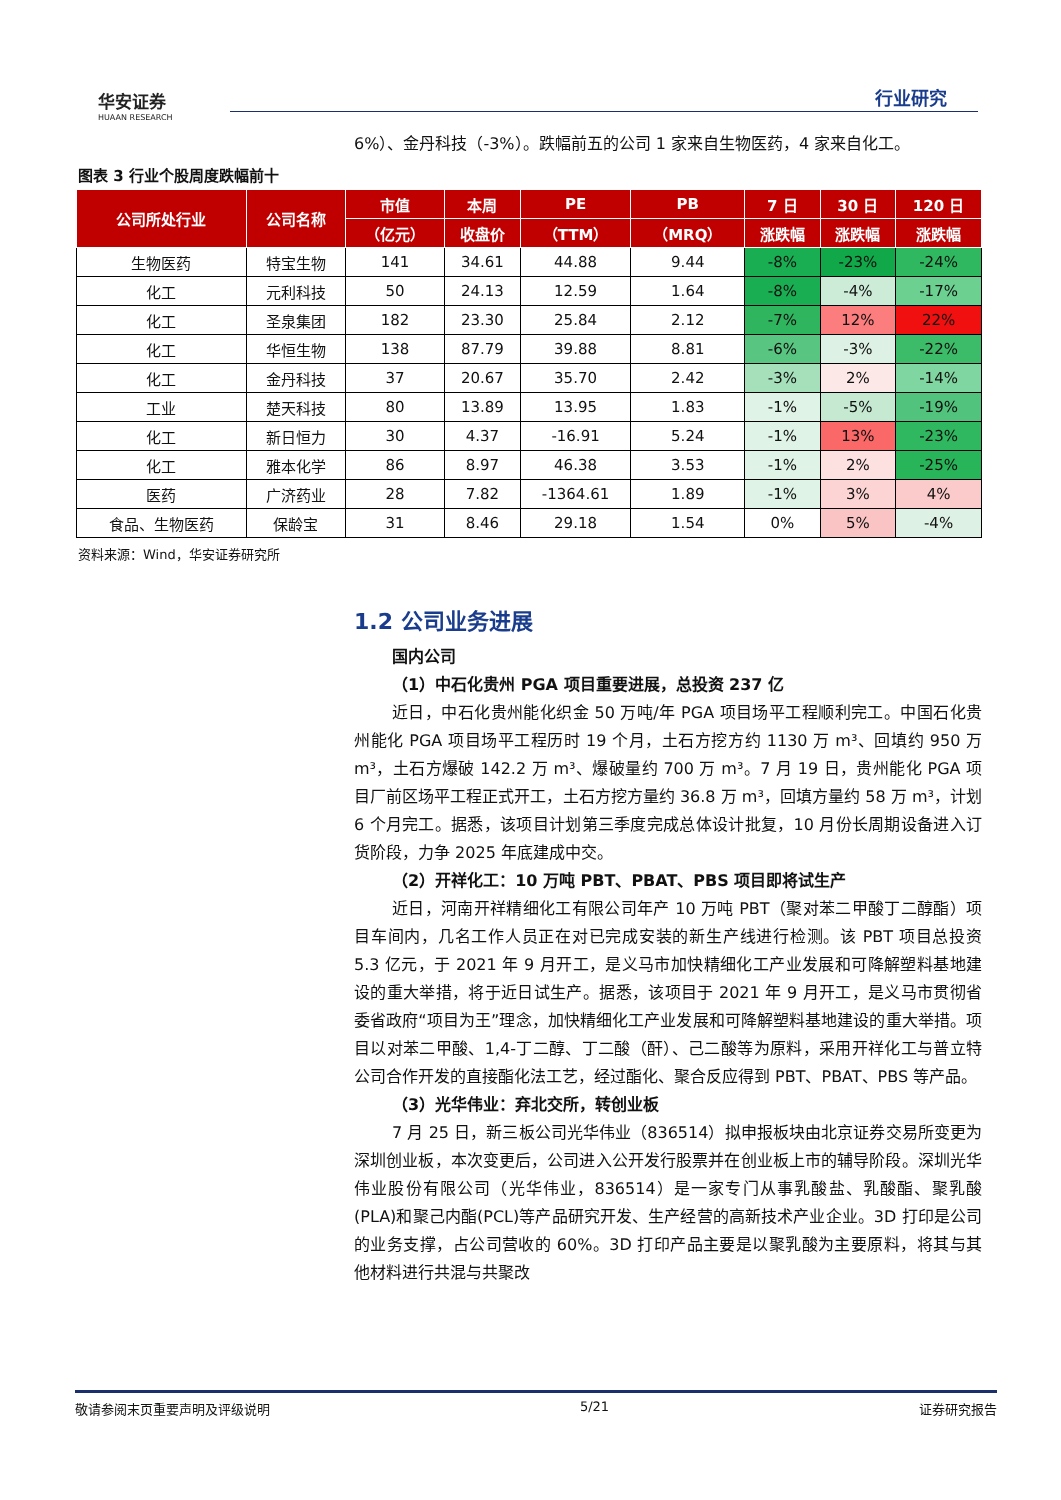华安证券
HUAAN RESEARCH
行业研究
6%）、金丹科技（-3%）。跌幅前五的公司 1 家来自生物医药，4 家来自化工。
图表 3 行业个股周度跌幅前十
| 公司所处行业 | 公司名称 | 市值 | 本周 | PE | PB | 7 日 | 30 日 | 120 日 |
| --- | --- | --- | --- | --- | --- | --- | --- | --- |
| | | （亿元） | 收盘价 | （TTM） | （MRQ） | 涨跌幅 | 涨跌幅 | 涨跌幅 |
| 生物医药 | 特宝生物 | 141 | 34.61 | 44.88 | 9.44 | -8% | -23% | -24% |
| 化工 | 元利科技 | 50 | 24.13 | 12.59 | 1.64 | -8% | -4% | -17% |
| 化工 | 圣泉集团 | 182 | 23.30 | 25.84 | 2.12 | -7% | 12% | 22% |
| 化工 | 华恒生物 | 138 | 87.79 | 39.88 | 8.81 | -6% | -3% | -22% |
| 化工 | 金丹科技 | 37 | 20.67 | 35.70 | 2.42 | -3% | 2% | -14% |
| 工业 | 楚天科技 | 80 | 13.89 | 13.95 | 1.83 | -1% | -5% | -19% |
| 化工 | 新日恒力 | 30 | 4.37 | -16.91 | 5.24 | -1% | 13% | -23% |
| 化工 | 雅本化学 | 86 | 8.97 | 46.38 | 3.53 | -1% | 2% | -25% |
| 医药 | 广济药业 | 28 | 7.82 | -1364.61 | 1.89 | -1% | 3% | 4% |
| 食品、生物医药 | 保龄宝 | 31 | 8.46 | 29.18 | 1.54 | 0% | 5% | -4% |
资料来源：Wind，华安证券研究所
1.2 公司业务进展
国内公司
（1）中石化贵州 PGA 项目重要进展，总投资 237 亿
近日，中石化贵州能化织金 50 万吨/年 PGA 项目场平工程顺利完工。中国石化贵州能化 PGA 项目场平工程历时 19 个月，土石方挖方约 1130 万 m³、回填约 950 万 m³，土石方爆破 142.2 万 m³、爆破量约 700 万 m³。7 月 19 日，贵州能化 PGA 项目厂前区场平工程正式开工，土石方挖方量约 36.8 万 m³，回填方量约 58 万 m³，计划 6 个月完工。据悉，该项目计划第三季度完成总体设计批复，10 月份长周期设备进入订货阶段，力争 2025 年底建成中交。
（2）开祥化工：10 万吨 PBT、PBAT、PBS 项目即将试生产
近日，河南开祥精细化工有限公司年产 10 万吨 PBT（聚对苯二甲酸丁二醇酯）项目车间内，几名工作人员正在对已完成安装的新生产线进行检测。该 PBT 项目总投资 5.3 亿元，于 2021 年 9 月开工，是义马市加快精细化工产业发展和可降解塑料基地建设的重大举措，将于近日试生产。据悉，该项目于 2021 年 9 月开工，是义马市贯彻省委省政府“项目为王”理念，加快精细化工产业发展和可降解塑料基地建设的重大举措。项目以对苯二甲酸、1,4-丁二醇、丁二酸（酐）、己二酸等为原料，采用开祥化工与普立特公司合作开发的直接酯化法工艺，经过酯化、聚合反应得到 PBT、PBAT、PBS 等产品。
（3）光华伟业：弃北交所，转创业板
7 月 25 日，新三板公司光华伟业（836514）拟申报板块由北京证券交易所变更为深圳创业板，本次变更后，公司进入公开发行股票并在创业板上市的辅导阶段。深圳光华伟业股份有限公司（光华伟业，836514）是一家专门从事乳酸盐、乳酸酯、聚乳酸(PLA)和聚己内酯(PCL)等产品研究开发、生产经营的高新技术产业企业。3D 打印是公司的业务支撑，占公司营收的 60%。3D 打印产品主要是以聚乳酸为主要原料，将其与其他材料进行共混与共聚改
敬请参阅末页重要声明及评级说明 5/21 证券研究报告